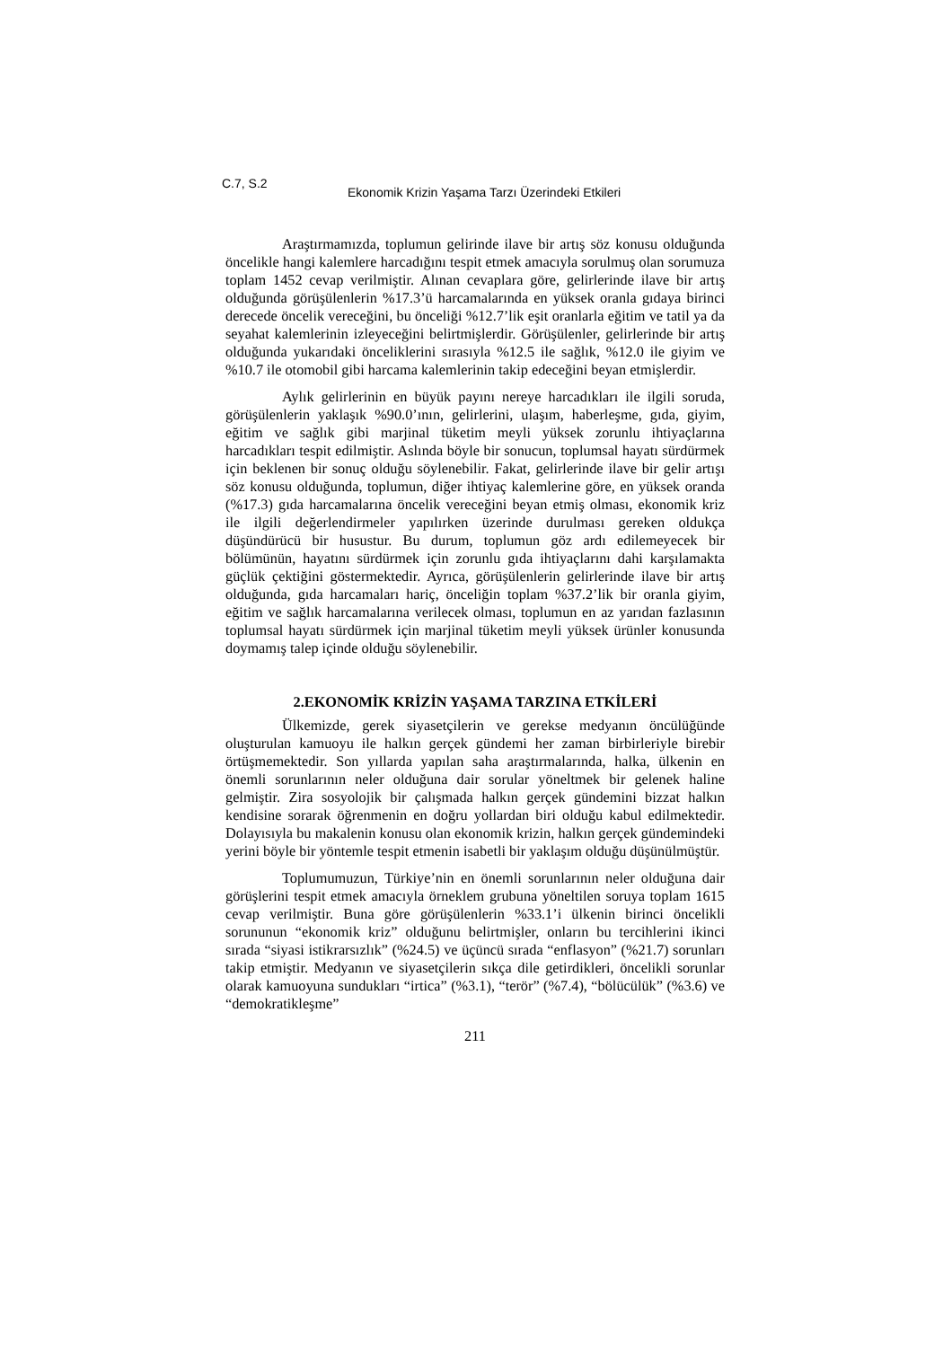C.7, S.2 Ekonomik Krizin Yaşama Tarzı Üzerindeki Etkileri
Araştırmamızda, toplumun gelirinde ilave bir artış söz konusu olduğunda öncelikle hangi kalemlere harcadığını tespit etmek amacıyla sorulmuş olan sorumuza toplam 1452 cevap verilmiştir. Alınan cevaplara göre, gelirlerinde ilave bir artış olduğunda görüşülenlerin %17.3’ü harcamalarında en yüksek oranla gıdaya birinci derecede öncelik vereceğini, bu önceliği %12.7’lik eşit oranlarla eğitim ve tatil ya da seyahat kalemlerinin izleyeceğini belirtmişlerdir. Görüşülenler, gelirlerinde bir artış olduğunda yukarıdaki önceliklerini sırasıyla %12.5 ile sağlık, %12.0 ile giyim ve %10.7 ile otomobil gibi harcama kalemlerinin takip edeceğini beyan etmişlerdir.
Aylık gelirlerinin en büyük payını nereye harcadıkları ile ilgili soruda, görüşülenlerin yaklaşık %90.0’ının, gelirlerini, ulaşım, haberleşme, gıda, giyim, eğitim ve sağlık gibi marjinal tüketim meyli yüksek zorunlu ihtiyaçlarına harcadıkları tespit edilmiştir. Aslında böyle bir sonucun, toplumsal hayatı sürdürmek için beklenen bir sonuç olduğu söylenebilir. Fakat, gelirlerinde ilave bir gelir artışı söz konusu olduğunda, toplumun, diğer ihtiyaç kalemlerine göre, en yüksek oranda (%17.3) gıda harcamalarına öncelik vereceğini beyan etmiş olması, ekonomik kriz ile ilgili değerlendirmeler yapılırken üzerinde durulması gereken oldukça düşündürücü bir husustur. Bu durum, toplumun göz ardı edilemeyecek bir bölümünün, hayatını sürdürmek için zorunlu gıda ihtiyaçlarını dahi karşılamakta güçlük çektiğini göstermektedir. Ayrıca, görüşülenlerin gelirlerinde ilave bir artış olduğunda, gıda harcamaları hariç, önceliğin toplam %37.2’lik bir oranla giyim, eğitim ve sağlık harcamalarına verilecek olması, toplumun en az yarıdan fazlasının toplumsal hayatı sürdürmek için marjinal tüketim meyli yüksek ürünler konusunda doymamış talep içinde olduğu söylenebilir.
2.EKONOMİK KRİZİN YAŞAMA TARZINA ETKİLERİ
Ülkemizde, gerek siyasetçilerin ve gerekse medyanın öncülüğünde oluşturulan kamuoyu ile halkın gerçek gündemi her zaman birbirleriyle birebir örtüşmemektedir. Son yıllarda yapılan saha araştırmalarında, halka, ülkenin en önemli sorunlarının neler olduğuna dair sorular yöneltmek bir gelenek haline gelmiştir. Zira sosyolojik bir çalışmada halkın gerçek gündemini bizzat halkın kendisine sorarak öğrenmenin en doğru yollardan biri olduğu kabul edilmektedir. Dolayısıyla bu makalenin konusu olan ekonomik krizin, halkın gerçek gündemindeki yerini böyle bir yöntemle tespit etmenin isabetli bir yaklaşım olduğu düşünülmüştür.
Toplumumuzun, Türkiye’nin en önemli sorunlarının neler olduğuna dair görüşlerini tespit etmek amacıyla örneklem grubuna yöneltilen soruya toplam 1615 cevap verilmiştir. Buna göre görüşülenlerin %33.1’i ülkenin birinci öncelikli sorununun “ekonomik kriz” olduğunu belirtmişler, onların bu tercihlerini ikinci sırada “siyasi istikrarsızlık” (%24.5) ve üçüncü sırada “enflasyon” (%21.7) sorunları takip etmiştir. Medyanın ve siyasetçilerin sıkça dile getirdikleri, öncelikli sorunlar olarak kamuoyuna sundukları “irtica” (%3.1), “terör” (%7.4), “bölücülük” (%3.6) ve “demokratikleşme”
211